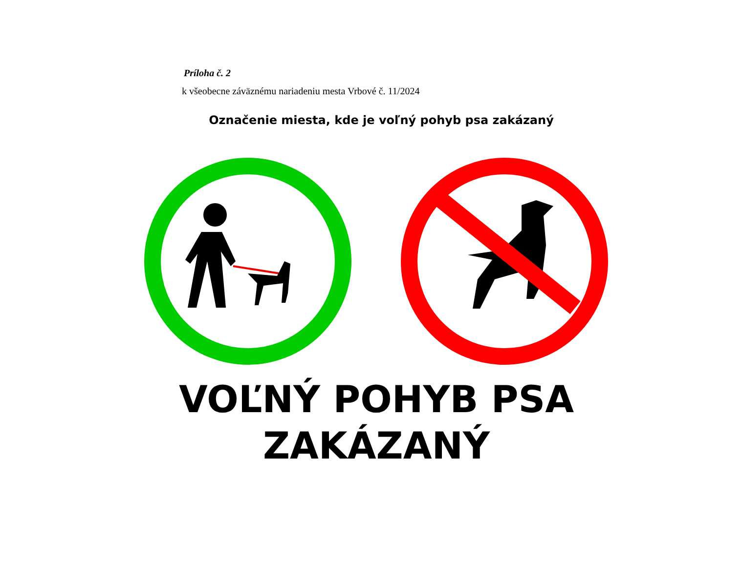Príloha č. 2
k všeobecne záväznému nariadeniu mesta Vrbové č. 11/2024
Označenie miesta, kde je voľný pohyb psa zakázaný
VOĽNÝ POHYB PSA
ZAKÁZANÝ